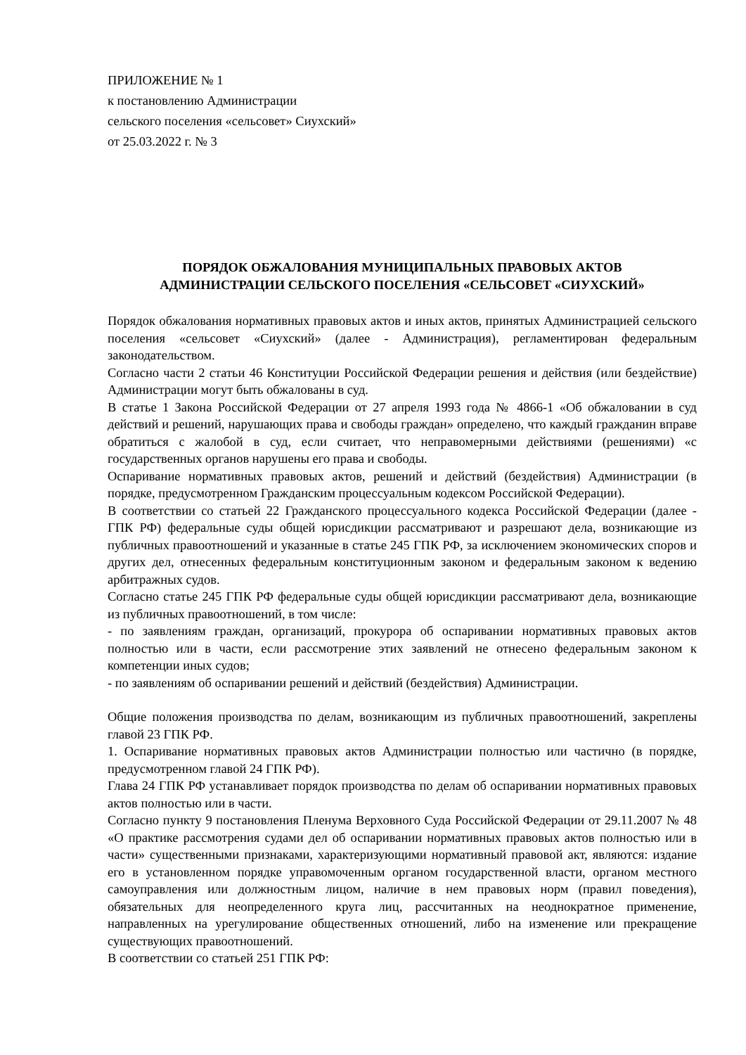ПРИЛОЖЕНИЕ № 1
к постановлению Администрации
сельского поселения «сельсовет» Сиухский»
от 25.03.2022 г. № 3
ПОРЯДОК ОБЖАЛОВАНИЯ МУНИЦИПАЛЬНЫХ ПРАВОВЫХ АКТОВ
АДМИНИСТРАЦИИ СЕЛЬСКОГО ПОСЕЛЕНИЯ «СЕЛЬСОВЕТ «СИУХСКИЙ»
Порядок обжалования нормативных правовых актов и иных актов, принятых Администрацией сельского поселения «сельсовет «Сиухский» (далее - Администрация), регламентирован федеральным законодательством.
Согласно части 2 статьи 46 Конституции Российской Федерации решения и действия (или бездействие) Администрации могут быть обжалованы в суд.
В статье 1 Закона Российской Федерации от 27 апреля 1993 года № 4866-1 «Об обжаловании в суд действий и решений, нарушающих права и свободы граждан» определено, что каждый гражданин вправе обратиться с жалобой в суд, если считает, что неправомерными действиями (решениями) «с государственных органов нарушены его права и свободы.
Оспаривание нормативных правовых актов, решений и действий (бездействия) Администрации (в порядке, предусмотренном Гражданским процессуальным кодексом Российской Федерации).
В соответствии со статьей 22 Гражданского процессуального кодекса Российской Федерации (далее - ГПК РФ) федеральные суды общей юрисдикции рассматривают и разрешают дела, возникающие из публичных правоотношений и указанные в статье 245 ГПК РФ, за исключением экономических споров и других дел, отнесенных федеральным конституционным законом и федеральным законом к ведению арбитражных судов.
Согласно статье 245 ГПК РФ федеральные суды общей юрисдикции рассматривают дела, возникающие из публичных правоотношений, в том числе:
- по заявлениям граждан, организаций, прокурора об оспаривании нормативных правовых актов полностью или в части, если рассмотрение этих заявлений не отнесено федеральным законом к компетенции иных судов;
- по заявлениям об оспаривании решений и действий (бездействия) Администрации.
Общие положения производства по делам, возникающим из публичных правоотношений, закреплены главой 23 ГПК РФ.
1. Оспаривание нормативных правовых актов Администрации полностью или частично (в порядке, предусмотренном главой 24 ГПК РФ).
Глава 24 ГПК РФ устанавливает порядок производства по делам об оспаривании нормативных правовых актов полностью или в части.
Согласно пункту 9 постановления Пленума Верховного Суда Российской Федерации от 29.11.2007 № 48 «О практике рассмотрения судами дел об оспаривании нормативных правовых актов полностью или в части» существенными признаками, характеризующими нормативный правовой акт, являются: издание его в установленном порядке управомоченным органом государственной власти, органом местного самоуправления или должностным лицом, наличие в нем правовых норм (правил поведения), обязательных для неопределенного круга лиц, рассчитанных на неоднократное применение, направленных на урегулирование общественных отношений, либо на изменение или прекращение существующих правоотношений.
В соответствии со статьей 251 ГПК РФ: